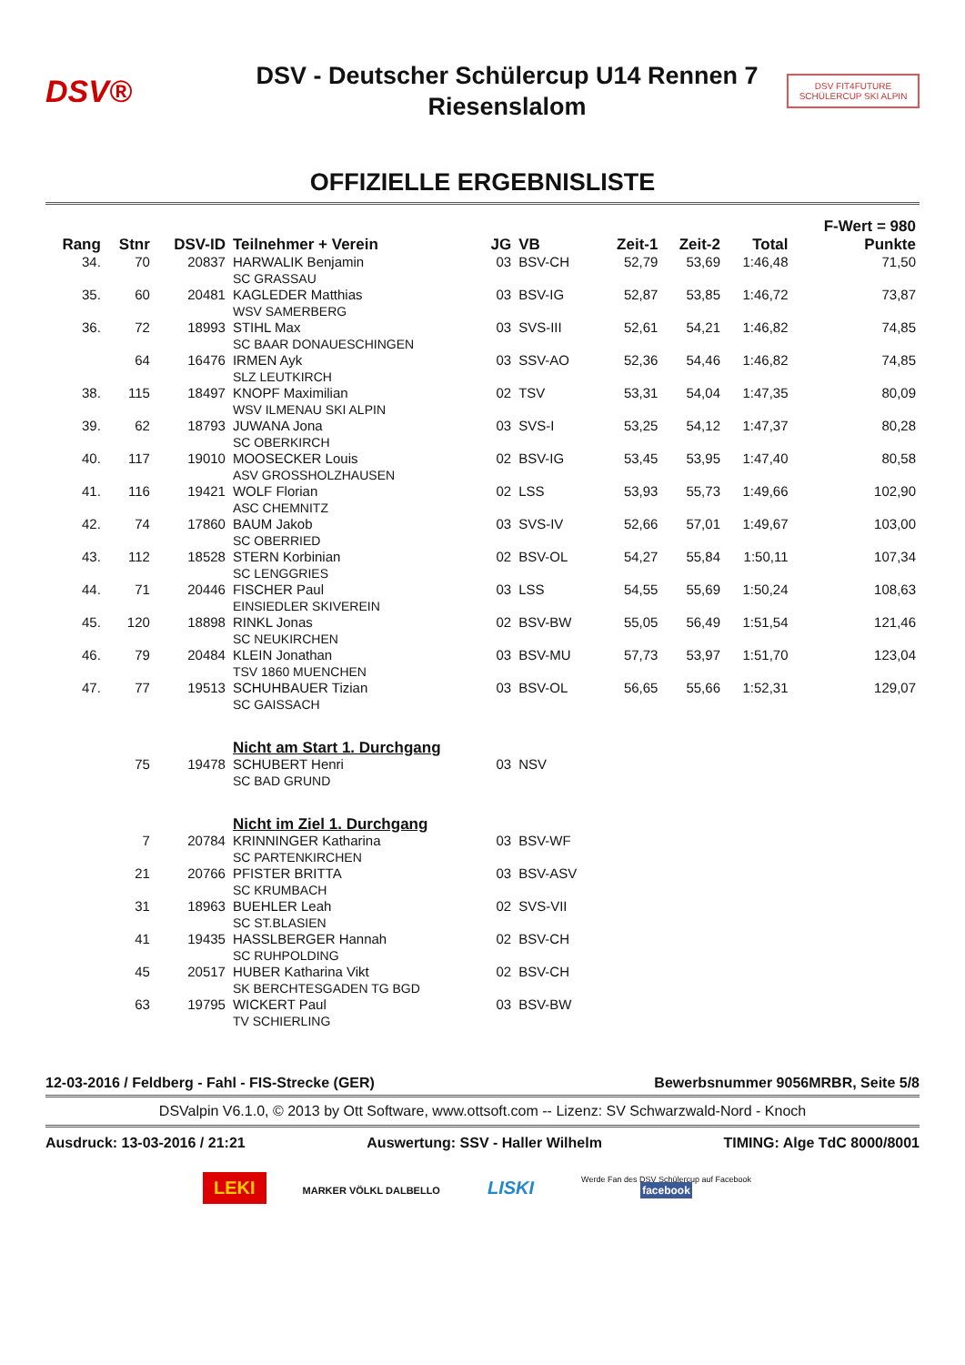DSV®
DSV - Deutscher Schülercup U14 Rennen 7
Riesenslalom
DSV FIT4FUTURE
SCHÜLERCUP SKI ALPIN
OFFIZIELLE ERGEBNISLISTE
| | | | | | | | | | F-Wert = 980 |
| --- | --- | --- | --- | --- | --- | --- | --- | --- | --- |
| Rang | Stnr | DSV-ID | Teilnehmer + Verein | JG | VB | Zeit-1 | Zeit-2 | Total | Punkte |
| 34. | 70 | 20837 | HARWALIK Benjamin SC GRASSAU | 03 | BSV-CH | 52,79 | 53,69 | 1:46,48 | 71,50 |
| 35. | 60 | 20481 | KAGLEDER Matthias WSV SAMERBERG | 03 | BSV-IG | 52,87 | 53,85 | 1:46,72 | 73,87 |
| 36. | 72 | 18993 | STIHL Max SC BAAR DONAUESCHINGEN | 03 | SVS-III | 52,61 | 54,21 | 1:46,82 | 74,85 |
| | 64 | 16476 | IRMEN Ayk SLZ LEUTKIRCH | 03 | SSV-AO | 52,36 | 54,46 | 1:46,82 | 74,85 |
| 38. | 115 | 18497 | KNOPF Maximilian WSV ILMENAU SKI ALPIN | 02 | TSV | 53,31 | 54,04 | 1:47,35 | 80,09 |
| 39. | 62 | 18793 | JUWANA Jona SC OBERKIRCH | 03 | SVS-I | 53,25 | 54,12 | 1:47,37 | 80,28 |
| 40. | 117 | 19010 | MOOSECKER Louis ASV GROSSHOLZHAUSEN | 02 | BSV-IG | 53,45 | 53,95 | 1:47,40 | 80,58 |
| 41. | 116 | 19421 | WOLF Florian ASC CHEMNITZ | 02 | LSS | 53,93 | 55,73 | 1:49,66 | 102,90 |
| 42. | 74 | 17860 | BAUM Jakob SC OBERRIED | 03 | SVS-IV | 52,66 | 57,01 | 1:49,67 | 103,00 |
| 43. | 112 | 18528 | STERN Korbinian SC LENGGRIES | 02 | BSV-OL | 54,27 | 55,84 | 1:50,11 | 107,34 |
| 44. | 71 | 20446 | FISCHER Paul EINSIEDLER SKIVEREIN | 03 | LSS | 54,55 | 55,69 | 1:50,24 | 108,63 |
| 45. | 120 | 18898 | RINKL Jonas SC NEUKIRCHEN | 02 | BSV-BW | 55,05 | 56,49 | 1:51,54 | 121,46 |
| 46. | 79 | 20484 | KLEIN Jonathan TSV 1860 MUENCHEN | 03 | BSV-MU | 57,73 | 53,97 | 1:51,70 | 123,04 |
| 47. | 77 | 19513 | SCHUHBAUER Tizian SC GAISSACH | 03 | BSV-OL | 56,65 | 55,66 | 1:52,31 | 129,07 |
| | | | Nicht am Start 1. Durchgang | | | | | | |
| | 75 | 19478 | SCHUBERT Henri SC BAD GRUND | 03 | NSV | | | | |
| | | | Nicht im Ziel 1. Durchgang | | | | | | |
| | 7 | 20784 | KRINNINGER Katharina SC PARTENKIRCHEN | 03 | BSV-WF | | | | |
| | 21 | 20766 | PFISTER BRITTA SC KRUMBACH | 03 | BSV-ASV | | | | |
| | 31 | 18963 | BUEHLER Leah SC ST.BLASIEN | 02 | SVS-VII | | | | |
| | 41 | 19435 | HASSLBERGER Hannah SC RUHPOLDING | 02 | BSV-CH | | | | |
| | 45 | 20517 | HUBER Katharina Vikt SK BERCHTESGADEN TG BGD | 02 | BSV-CH | | | | |
| | 63 | 19795 | WICKERT Paul TV SCHIERLING | 03 | BSV-BW | | | | |
12-03-2016 / Feldberg - Fahl - FIS-Strecke (GER) Bewerbsnummer 9056MRBR, Seite 5/8
DSValpin V6.1.0, © 2013 by Ott Software, www.ottsoft.com -- Lizenz: SV Schwarzwald-Nord - Knoch
Ausdruck: 13-03-2016 / 21:21 Auswertung: SSV - Haller Wilhelm TIMING: Alge TdC 8000/8001
LEKI MARKER VÖLKL DALBELLO LISKI Werde Fan des DSV Schülercup auf Facebook
facebook